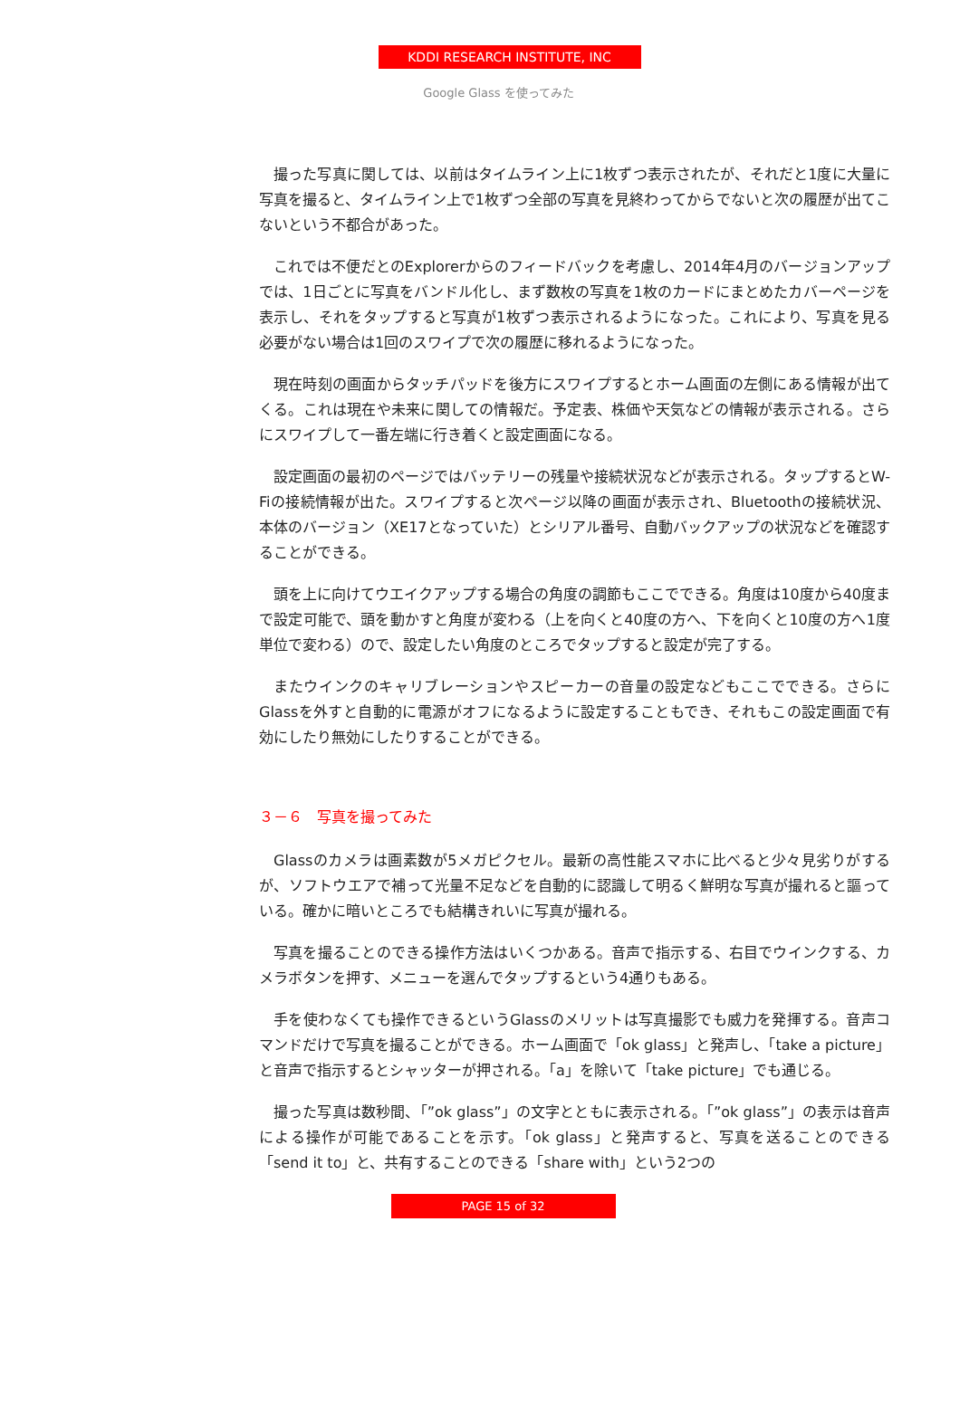KDDI RESEARCH INSTITUTE, INC
Google Glass を使ってみた
撮った写真に関しては、以前はタイムライン上に1枚ずつ表示されたが、それだと1度に大量に写真を撮ると、タイムライン上で1枚ずつ全部の写真を見終わってからでないと次の履歴が出てこないという不都合があった。
これでは不便だとのExplorerからのフィードバックを考慮し、2014年4月のバージョンアップでは、1日ごとに写真をバンドル化し、まず数枚の写真を1枚のカードにまとめたカバーページを表示し、それをタップすると写真が1枚ずつ表示されるようになった。これにより、写真を見る必要がない場合は1回のスワイプで次の履歴に移れるようになった。
現在時刻の画面からタッチパッドを後方にスワイプするとホーム画面の左側にある情報が出てくる。これは現在や未来に関しての情報だ。予定表、株価や天気などの情報が表示される。さらにスワイプして一番左端に行き着くと設定画面になる。
設定画面の最初のページではバッテリーの残量や接続状況などが表示される。タップするとW-Fiの接続情報が出た。スワイプすると次ページ以降の画面が表示され、Bluetoothの接続状況、本体のバージョン（XE17となっていた）とシリアル番号、自動バックアップの状況などを確認することができる。
頭を上に向けてウエイクアップする場合の角度の調節もここでできる。角度は10度から40度まで設定可能で、頭を動かすと角度が変わる（上を向くと40度の方へ、下を向くと10度の方へ1度単位で変わる）ので、設定したい角度のところでタップすると設定が完了する。
またウインクのキャリブレーションやスピーカーの音量の設定などもここでできる。さらにGlassを外すと自動的に電源がオフになるように設定することもでき、それもこの設定画面で有効にしたり無効にしたりすることができる。
３－６　写真を撮ってみた
Glassのカメラは画素数が5メガピクセル。最新の高性能スマホに比べると少々見劣りがするが、ソフトウエアで補って光量不足などを自動的に認識して明るく鮮明な写真が撮れると謳っている。確かに暗いところでも結構きれいに写真が撮れる。
写真を撮ることのできる操作方法はいくつかある。音声で指示する、右目でウインクする、カメラボタンを押す、メニューを選んでタップするという4通りもある。
手を使わなくても操作できるというGlassのメリットは写真撮影でも威力を発揮する。音声コマンドだけで写真を撮ることができる。ホーム画面で「ok glass」と発声し、「take a picture」と音声で指示するとシャッターが押される。「a」を除いて「take picture」でも通じる。
撮った写真は数秒間、「”ok glass”」の文字とともに表示される。「”ok glass”」の表示は音声による操作が可能であることを示す。「ok glass」と発声すると、写真を送ることのできる「send it to」と、共有することのできる「share with」という2つの
PAGE 15 of 32